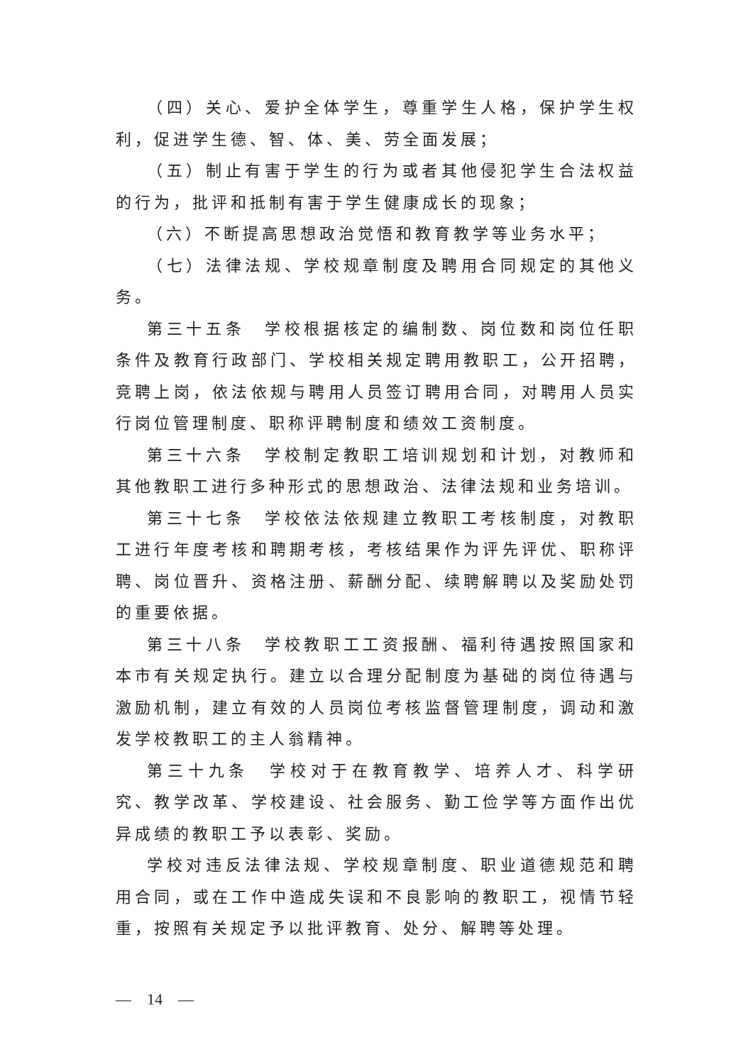（四）关心、爱护全体学生，尊重学生人格，保护学生权利，促进学生德、智、体、美、劳全面发展；
（五）制止有害于学生的行为或者其他侵犯学生合法权益的行为，批评和抵制有害于学生健康成长的现象；
（六）不断提高思想政治觉悟和教育教学等业务水平；
（七）法律法规、学校规章制度及聘用合同规定的其他义务。
第三十五条　学校根据核定的编制数、岗位数和岗位任职条件及教育行政部门、学校相关规定聘用教职工，公开招聘，竞聘上岗，依法依规与聘用人员签订聘用合同，对聘用人员实行岗位管理制度、职称评聘制度和绩效工资制度。
第三十六条　学校制定教职工培训规划和计划，对教师和其他教职工进行多种形式的思想政治、法律法规和业务培训。
第三十七条　学校依法依规建立教职工考核制度，对教职工进行年度考核和聘期考核，考核结果作为评先评优、职称评聘、岗位晋升、资格注册、薪酬分配、续聘解聘以及奖励处罚的重要依据。
第三十八条　学校教职工工资报酬、福利待遇按照国家和本市有关规定执行。建立以合理分配制度为基础的岗位待遇与激励机制，建立有效的人员岗位考核监督管理制度，调动和激发学校教职工的主人翁精神。
第三十九条　学校对于在教育教学、培养人才、科学研究、教学改革、学校建设、社会服务、勤工俭学等方面作出优异成绩的教职工予以表彰、奖励。
学校对违反法律法规、学校规章制度、职业道德规范和聘用合同，或在工作中造成失误和不良影响的教职工，视情节轻重，按照有关规定予以批评教育、处分、解聘等处理。
—　14　—